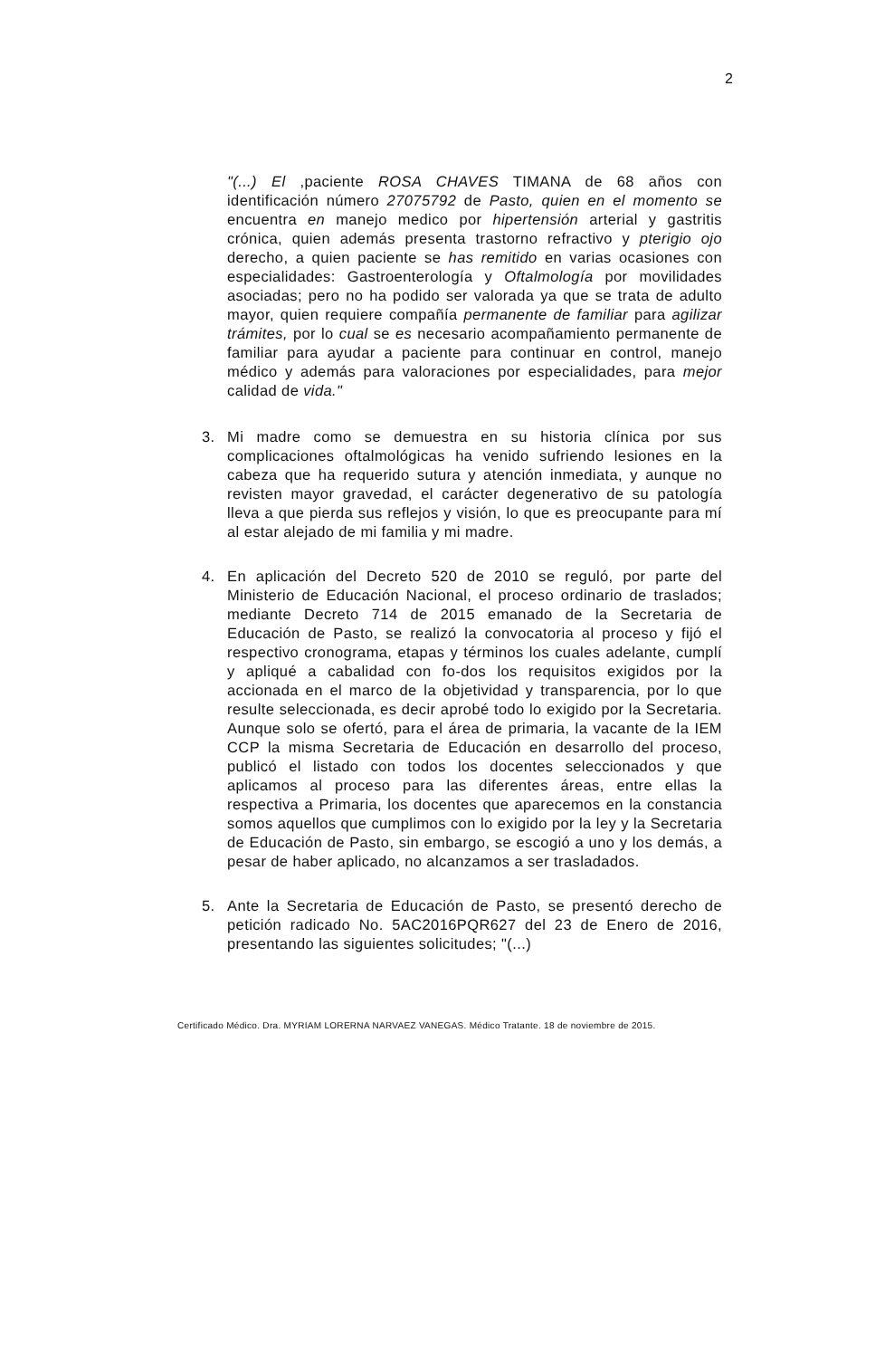2
"(...) El ,paciente ROSA CHAVES TIMANA de 68 años con identificación número 27075792 de Pasto, quien en el momento se encuentra en manejo medico por hipertensión arterial y gastritis crónica, quien además presenta trastorno refractivo y pterigio ojo derecho, a quien paciente se has remitido en varias ocasiones con especialidades: Gastroenterología y Oftalmología por movilidades asociadas; pero no ha podido ser valorada ya que se trata de adulto mayor, quien requiere compañía permanente de familiar para agilizar trámites, por lo cual se es necesario acompañamiento permanente de familiar para ayudar a paciente para continuar en control, manejo médico y además para valoraciones por especialidades, para mejor calidad de vida."
3. Mi madre como se demuestra en su historia clínica por sus complicaciones oftalmológicas ha venido sufriendo lesiones en la cabeza que ha requerido sutura y atención inmediata, y aunque no revisten mayor gravedad, el carácter degenerativo de su patología lleva a que pierda sus reflejos y visión, lo que es preocupante para mí al estar alejado de mi familia y mi madre.
4. En aplicación del Decreto 520 de 2010 se reguló, por parte del Ministerio de Educación Nacional, el proceso ordinario de traslados; mediante Decreto 714 de 2015 emanado de la Secretaria de Educación de Pasto, se realizó la convocatoria al proceso y fijó el respectivo cronograma, etapas y términos los cuales adelante, cumplí y apliqué a cabalidad con fo-dos los requisitos exigidos por la accionada en el marco de la objetividad y transparencia, por lo que resulte seleccionada, es decir aprobé todo lo exigido por la Secretaria. Aunque solo se ofertó, para el área de primaria, la vacante de la IEM CCP la misma Secretaria de Educación en desarrollo del proceso, publicó el listado con todos los docentes seleccionados y que aplicamos al proceso para las diferentes áreas, entre ellas la respectiva a Primaria, los docentes que aparecemos en la constancia somos aquellos que cumplimos con lo exigido por la ley y la Secretaria de Educación de Pasto, sin embargo, se escogió a uno y los demás, a pesar de haber aplicado, no alcanzamos a ser trasladados.
5. Ante la Secretaria de Educación de Pasto, se presentó derecho de petición radicado No. 5AC2016PQR627 del 23 de Enero de 2016, presentando las siguientes solicitudes; "(...)
Certificado Médico. Dra. MYRIAM LORERNA NARVAEZ VANEGAS. Médico Tratante. 18 de noviembre de 2015.